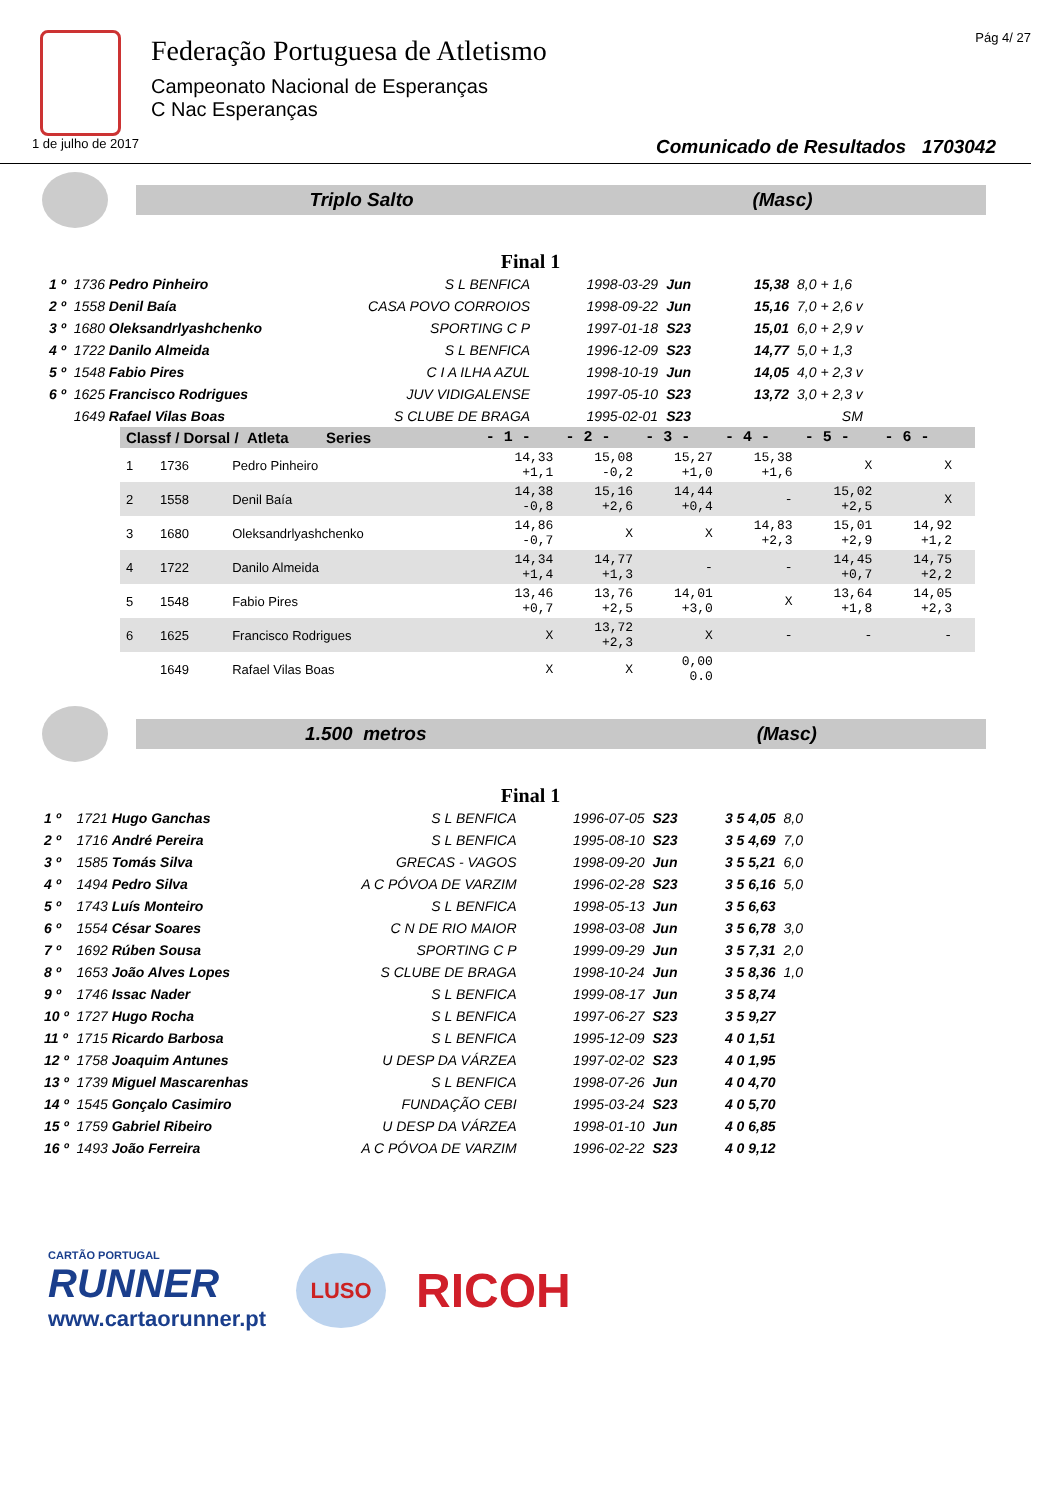Federação Portuguesa de Atletismo
Campeonato Nacional de Esperanças
C Nac Esperanças
Pág 4/ 27
1 de julho de 2017 Comunicado de Resultados 1703042
Triplo Salto (Masc)
Final 1
| 1 º | 1736 Pedro Pinheiro | S L BENFICA | 1998-03-29 | Jun | 15,38 | 8,0 + 1,6 |
| 2 º | 1558 Denil Baía | CASA POVO CORROIOS | 1998-09-22 | Jun | 15,16 | 7,0 + 2,6 v |
| 3 º | 1680 Oleksandrlyashchenko | SPORTING C P | 1997-01-18 | S23 | 15,01 | 6,0 + 2,9 v |
| 4 º | 1722 Danilo Almeida | S L BENFICA | 1996-12-09 | S23 | 14,77 | 5,0 + 1,3 |
| 5 º | 1548 Fabio Pires | C I A ILHA AZUL | 1998-10-19 | Jun | 14,05 | 4,0 + 2,3 v |
| 6 º | 1625 Francisco Rodrigues | JUV VIDIGALENSE | 1997-05-10 | S23 | 13,72 | 3,0 + 2,3 v |
| | 1649 Rafael Vilas Boas | S CLUBE DE BRAGA | 1995-02-01 | S23 | | SM |
| Classf / Dorsal / Atleta Series | | | - 1 - | - 2 - | - 3 - | - 4 - | - 5 - | - 6 - | |
| --- | --- | --- | --- | --- | --- | --- | --- | --- | --- |
| 1 | 1736 | Pedro Pinheiro | 14,33 +1,1 | 15,08 -0,2 | 15,27 +1,0 | 15,38 +1,6 | X | X | |
| 2 | 1558 | Denil Baía | 14,38 -0,8 | 15,16 +2,6 | 14,44 +0,4 | - | 15,02 +2,5 | X | |
| 3 | 1680 | Oleksandrlyashchenko | 14,86 -0,7 | X | X | 14,83 +2,3 | 15,01 +2,9 | 14,92 +1,2 | |
| 4 | 1722 | Danilo Almeida | 14,34 +1,4 | 14,77 +1,3 | - | - | 14,45 +0,7 | 14,75 +2,2 | |
| 5 | 1548 | Fabio Pires | 13,46 +0,7 | 13,76 +2,5 | 14,01 +3,0 | X | 13,64 +1,8 | 14,05 +2,3 | |
| 6 | 1625 | Francisco Rodrigues | X | 13,72 +2,3 | X | - | - | - | |
| | 1649 | Rafael Vilas Boas | X | X | 0,00 0.0 | | | | |
1.500 metros (Masc)
Final 1
| 1 º | 1721 Hugo Ganchas | S L BENFICA | 1996-07-05 | S23 | 3 5 4,05 | 8,0 |
| 2 º | 1716 André Pereira | S L BENFICA | 1995-08-10 | S23 | 3 5 4,69 | 7,0 |
| 3 º | 1585 Tomás Silva | GRECAS - VAGOS | 1998-09-20 | Jun | 3 5 5,21 | 6,0 |
| 4 º | 1494 Pedro Silva | A C PÓVOA DE VARZIM | 1996-02-28 | S23 | 3 5 6,16 | 5,0 |
| 5 º | 1743 Luís Monteiro | S L BENFICA | 1998-05-13 | Jun | 3 5 6,63 | |
| 6 º | 1554 César Soares | C N DE RIO MAIOR | 1998-03-08 | Jun | 3 5 6,78 | 3,0 |
| 7 º | 1692 Rúben Sousa | SPORTING C P | 1999-09-29 | Jun | 3 5 7,31 | 2,0 |
| 8 º | 1653 João Alves Lopes | S CLUBE DE BRAGA | 1998-10-24 | Jun | 3 5 8,36 | 1,0 |
| 9 º | 1746 Issac Nader | S L BENFICA | 1999-08-17 | Jun | 3 5 8,74 | |
| 10 º | 1727 Hugo Rocha | S L BENFICA | 1997-06-27 | S23 | 3 5 9,27 | |
| 11 º | 1715 Ricardo Barbosa | S L BENFICA | 1995-12-09 | S23 | 4 0 1,51 | |
| 12 º | 1758 Joaquim Antunes | U DESP DA VÁRZEA | 1997-02-02 | S23 | 4 0 1,95 | |
| 13 º | 1739 Miguel Mascarenhas | S L BENFICA | 1998-07-26 | Jun | 4 0 4,70 | |
| 14 º | 1545 Gonçalo Casimiro | FUNDAÇÃO CEBI | 1995-03-24 | S23 | 4 0 5,70 | |
| 15 º | 1759 Gabriel Ribeiro | U DESP DA VÁRZEA | 1998-01-10 | Jun | 4 0 6,85 | |
| 16 º | 1493 João Ferreira | A C PÓVOA DE VARZIM | 1996-02-22 | S23 | 4 0 9,12 | |
CARTÃO PORTUGAL
RUNNER
www.cartaorunner.pt
LUSO
RICOH